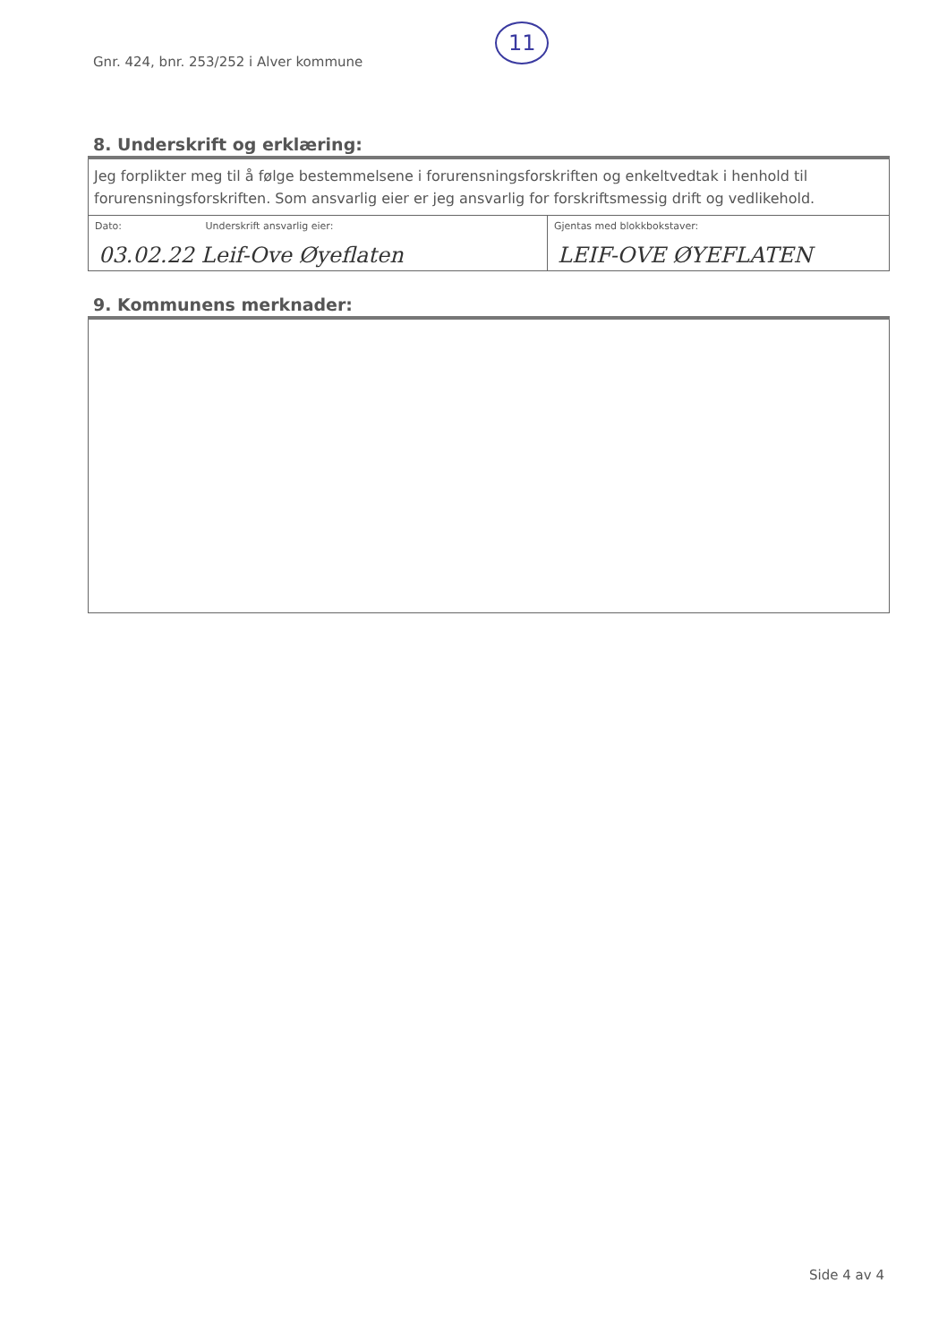Gnr. 424, bnr. 253/252 i Alver kommune
11
8. Underskrift og erklæring:
| Jeg forplikter meg til å følge bestemmelsene i forurensningsforskriften og enkeltvedtak i henhold til forurensningsforskriften. Som ansvarlig eier er jeg ansvarlig for forskriftsmessig drift og vedlikehold. | |
| Dato: Underskrift ansvarlig eier: 03.02.22 Leif-Ove Øyeflaten | Gjentas med blokkbokstaver: LEIF-OVE ØYEFLATEN |
9. Kommunens merknader:
Side 4 av 4